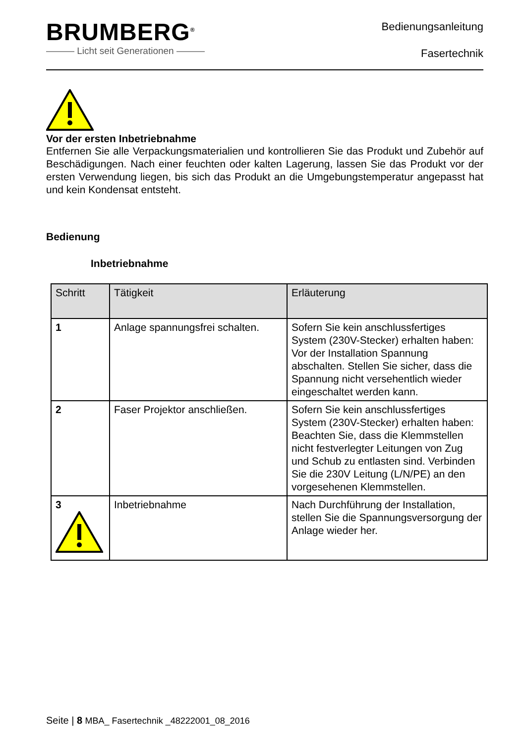BRUMBERG<sup>®</sup>
——— Licht seit Generationen ———
Bedienungsanleitung
Fasertechnik
Vor der ersten Inbetriebnahme
Entfernen Sie alle Verpackungsmaterialien und kontrollieren Sie das Produkt und Zubehör auf Beschädigungen. Nach einer feuchten oder kalten Lagerung, lassen Sie das Produkt vor der ersten Verwendung liegen, bis sich das Produkt an die Umgebungstemperatur angepasst hat und kein Kondensat entsteht.
Bedienung
Inbetriebnahme
| Schritt | Tätigkeit | Erläuterung |
| --- | --- | --- |
| 1 | Anlage spannungsfrei schalten. | Sofern Sie kein anschlussfertiges System (230V-Stecker) erhalten haben: Vor der Installation Spannung abschalten. Stellen Sie sicher, dass die Spannung nicht versehentlich wieder eingeschaltet werden kann. |
| 2 | Faser Projektor anschließen. | Sofern Sie kein anschlussfertiges System (230V-Stecker) erhalten haben: Beachten Sie, dass die Klemmstellen nicht festverlegter Leitungen von Zug und Schub zu entlasten sind. Verbinden Sie die 230V Leitung (L/N/PE) an den vorgesehenen Klemmstellen. |
| 3 | Inbetriebnahme | Nach Durchführung der Installation, stellen Sie die Spannungsversorgung der Anlage wieder her. |
Seite | 8 MBA_ Fasertechnik _48222001_08_2016